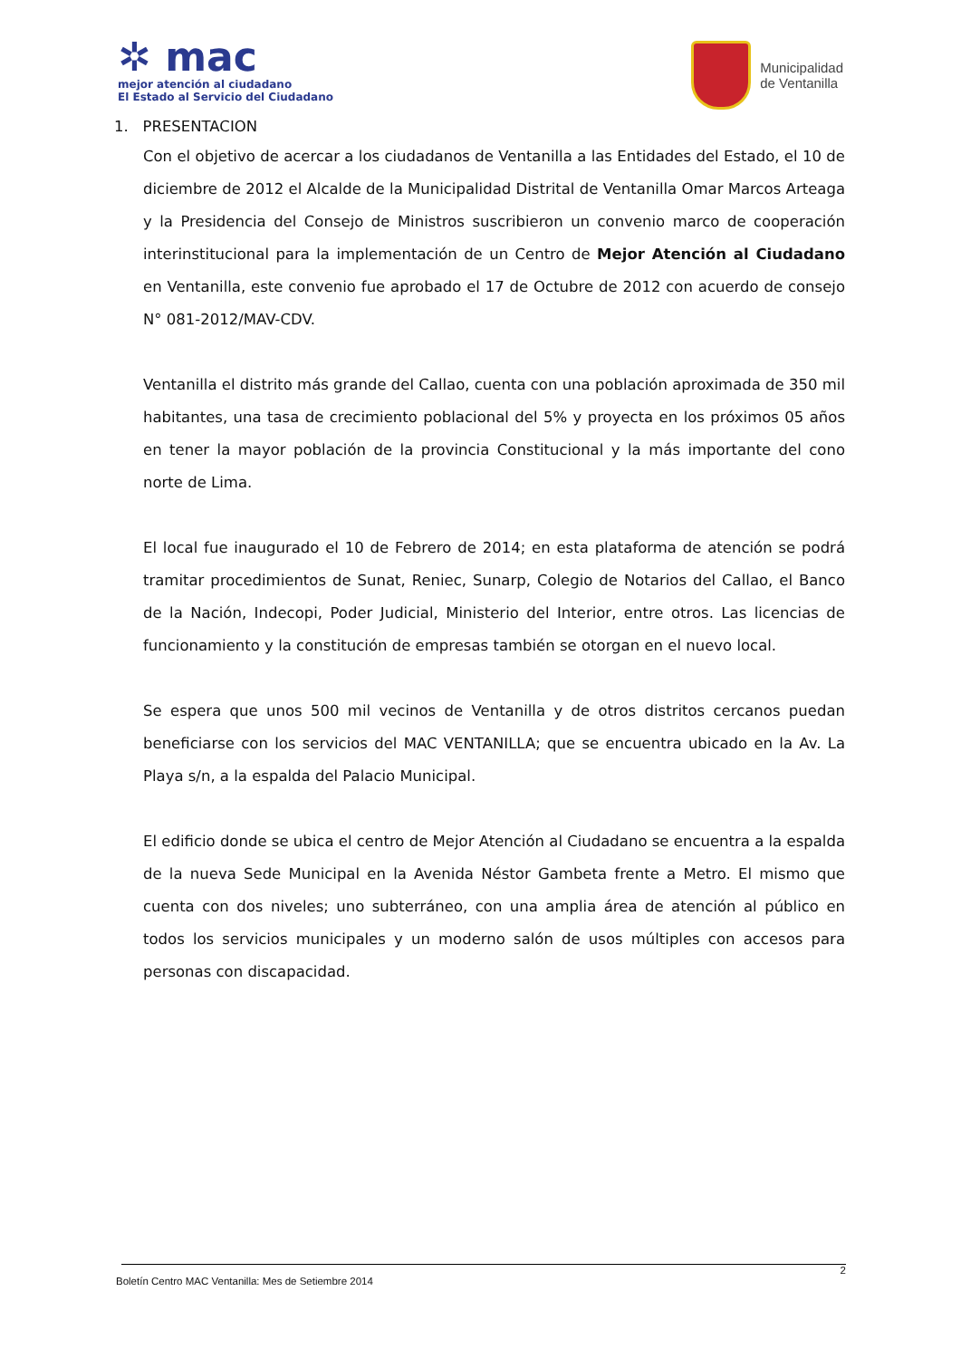✲ mac
mejor atención al ciudadano
El Estado al Servicio del Ciudadano
Municipalidad
de Ventanilla
1. PRESENTACION
Con el objetivo de acercar a los ciudadanos de Ventanilla a las Entidades del Estado, el 10 de diciembre de 2012 el Alcalde de la Municipalidad Distrital de Ventanilla Omar Marcos Arteaga y la Presidencia del Consejo de Ministros suscribieron un convenio marco de cooperación interinstitucional para la implementación de un Centro de Mejor Atención al Ciudadano en Ventanilla, este convenio fue aprobado el 17 de Octubre de 2012 con acuerdo de consejo N° 081-2012/MAV-CDV.
Ventanilla el distrito más grande del Callao, cuenta con una población aproximada de 350 mil habitantes, una tasa de crecimiento poblacional del 5% y proyecta en los próximos 05 años en tener la mayor población de la provincia Constitucional y la más importante del cono norte de Lima.
El local fue inaugurado el 10 de Febrero de 2014; en esta plataforma de atención se podrá tramitar procedimientos de Sunat, Reniec, Sunarp, Colegio de Notarios del Callao, el Banco de la Nación, Indecopi, Poder Judicial, Ministerio del Interior, entre otros. Las licencias de funcionamiento y la constitución de empresas también se otorgan en el nuevo local.
Se espera que unos 500 mil vecinos de Ventanilla y de otros distritos cercanos puedan beneficiarse con los servicios del MAC VENTANILLA; que se encuentra ubicado en la Av. La Playa s/n, a la espalda del Palacio Municipal.
El edificio donde se ubica el centro de Mejor Atención al Ciudadano se encuentra a la espalda de la nueva Sede Municipal en la Avenida Néstor Gambeta frente a Metro. El mismo que cuenta con dos niveles; uno subterráneo, con una amplia área de atención al público en todos los servicios municipales y un moderno salón de usos múltiples con accesos para personas con discapacidad.
2
Boletín Centro MAC Ventanilla: Mes de Setiembre 2014